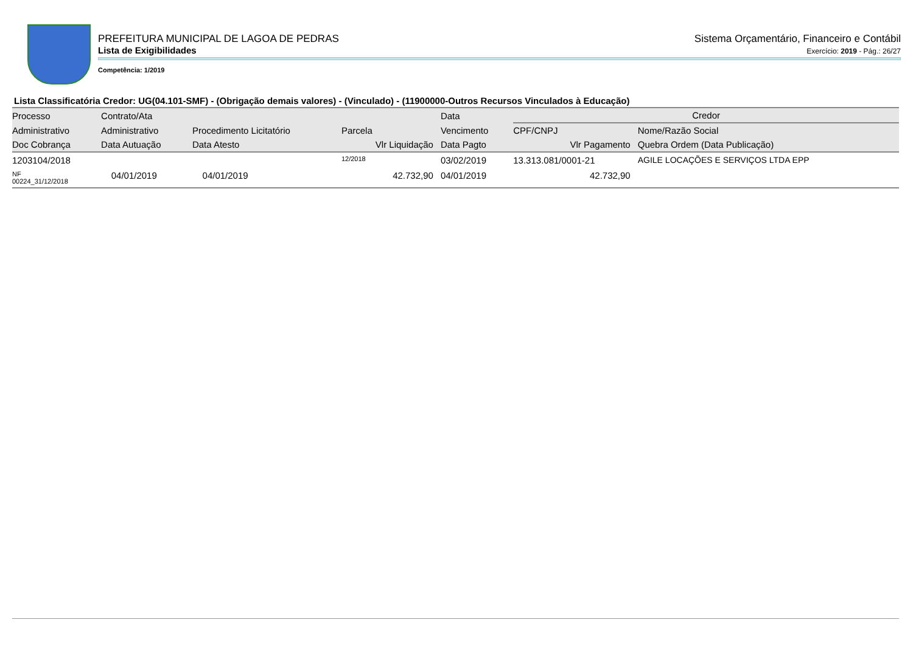PREFEITURA MUNICIPAL DE LAGOA DE PEDRAS
Sistema Orçamentário, Financeiro e Contábil
Lista de Exigibilidades
Exercício: 2019 - Pág.: 26/27
Competência: 1/2019
Lista Classificatória Credor: UG(04.101-SMF) - (Obrigação demais valores) - (Vinculado) - (11900000-Outros Recursos Vinculados à Educação)
| Processo | Contrato/Ata | | | Data | Credor | | |
| --- | --- | --- | --- | --- | --- | --- | --- |
| Administrativo | Administrativo | Procedimento Licitatório | Parcela | Vencimento | CPF/CNPJ | Nome/Razão Social | |
| Doc Cobrança | Data Autuação | Data Atesto | Vlr Liquidação | Data Pagto | Vlr Pagamento | Quebra Ordem (Data Publicação) | |
| 1203104/2018 | | | 12/2018 | 03/02/2019 | 13.313.081/0001-21 | AGILE LOCAÇÕES E SERVIÇOS LTDA EPP | |
| NF 00224_31/12/2018 | 04/01/2019 | 04/01/2019 | 42.732,90 | 04/01/2019 | 42.732,90 | | |